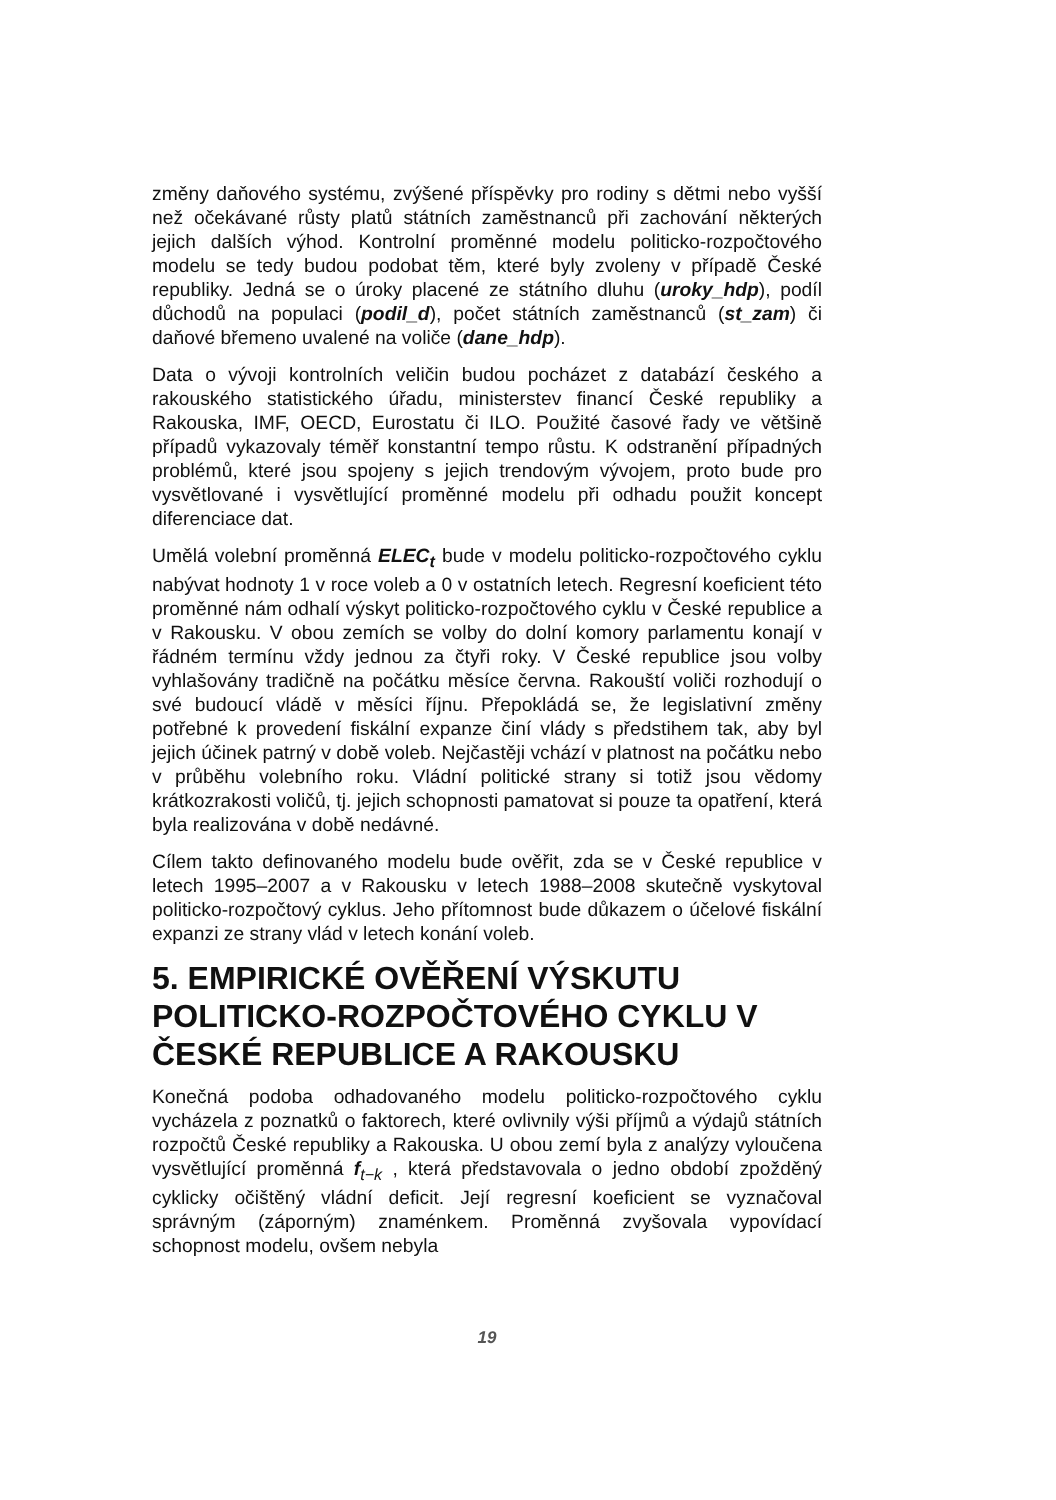změny daňového systému, zvýšené příspěvky pro rodiny s dětmi nebo vyšší než očekávané růsty platů státních zaměstnanců při zachování některých jejich dalších výhod. Kontrolní proměnné modelu politicko-rozpočtového modelu se tedy budou podobat těm, které byly zvoleny v případě České republiky. Jedná se o úroky placené ze státního dluhu (uroky_hdp), podíl důchodů na populaci (podil_d), počet státních zaměstnanců (st_zam) či daňové břemeno uvalené na voliče (dane_hdp).
Data o vývoji kontrolních veličin budou pocházet z databází českého a rakouského statistického úřadu, ministerstev financí České republiky a Rakouska, IMF, OECD, Eurostatu či ILO. Použité časové řady ve většině případů vykazovaly téměř konstantní tempo růstu. K odstranění případných problémů, které jsou spojeny s jejich trendovým vývojem, proto bude pro vysvětlované i vysvětlující proměnné modelu při odhadu použit koncept diferenciace dat.
Umělá volební proměnná ELEC<sub>t</sub> bude v modelu politicko-rozpočtového cyklu nabývat hodnoty 1 v roce voleb a 0 v ostatních letech. Regresní koeficient této proměnné nám odhalí výskyt politicko-rozpočtového cyklu v České republice a v Rakousku. V obou zemích se volby do dolní komory parlamentu konají v řádném termínu vždy jednou za čtyři roky. V České republice jsou volby vyhlašovány tradičně na počátku měsíce června. Rakouští voliči rozhodují o své budoucí vládě v měsíci říjnu. Přepokládá se, že legislativní změny potřebné k provedení fiskální expanze činí vlády s předstihem tak, aby byl jejich účinek patrný v době voleb. Nejčastěji vchází v platnost na počátku nebo v průběhu volebního roku. Vládní politické strany si totiž jsou vědomy krátkozrakosti voličů, tj. jejich schopnosti pamatovat si pouze ta opatření, která byla realizována v době nedávné.
Cílem takto definovaného modelu bude ověřit, zda se v České republice v letech 1995–2007 a v Rakousku v letech 1988–2008 skutečně vyskytoval politicko-rozpočtový cyklus. Jeho přítomnost bude důkazem o účelové fiskální expanzi ze strany vlád v letech konání voleb.
5. EMPIRICKÉ OVĚŘENÍ VÝSKUTU POLITICKO-ROZPOČTOVÉHO CYKLU V ČESKÉ REPUBLICE A RAKOUSKU
Konečná podoba odhadovaného modelu politicko-rozpočtového cyklu vycházela z poznatků o faktorech, které ovlivnily výši příjmů a výdajů státních rozpočtů České republiky a Rakouska. U obou zemí byla z analýzy vyloučena vysvětlující proměnná f<sub>t−k</sub> , která představovala o jedno období zpožděný cyklicky očištěný vládní deficit. Její regresní koeficient se vyznačoval správným (záporným) znaménkem. Proměnná zvyšovala vypovídací schopnost modelu, ovšem nebyla
19